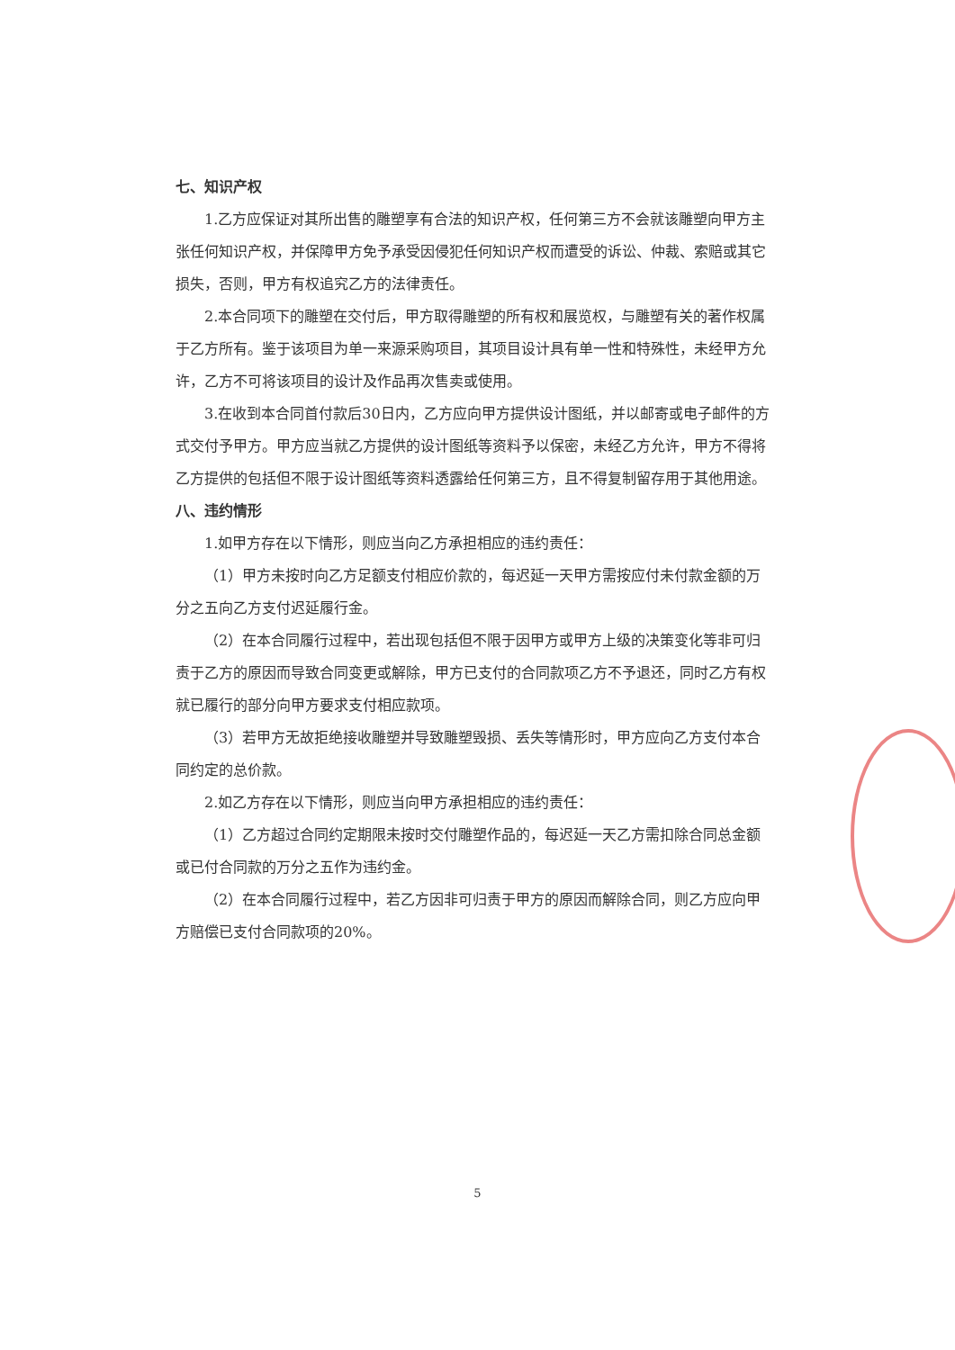七、知识产权
1.乙方应保证对其所出售的雕塑享有合法的知识产权，任何第三方不会就该雕塑向甲方主张任何知识产权，并保障甲方免予承受因侵犯任何知识产权而遭受的诉讼、仲裁、索赔或其它损失，否则，甲方有权追究乙方的法律责任。
2.本合同项下的雕塑在交付后，甲方取得雕塑的所有权和展览权，与雕塑有关的著作权属于乙方所有。鉴于该项目为单一来源采购项目，其项目设计具有单一性和特殊性，未经甲方允许，乙方不可将该项目的设计及作品再次售卖或使用。
3.在收到本合同首付款后30日内，乙方应向甲方提供设计图纸，并以邮寄或电子邮件的方式交付予甲方。甲方应当就乙方提供的设计图纸等资料予以保密，未经乙方允许，甲方不得将乙方提供的包括但不限于设计图纸等资料透露给任何第三方，且不得复制留存用于其他用途。
八、违约情形
1.如甲方存在以下情形，则应当向乙方承担相应的违约责任：
（1）甲方未按时向乙方足额支付相应价款的，每迟延一天甲方需按应付未付款金额的万分之五向乙方支付迟延履行金。
（2）在本合同履行过程中，若出现包括但不限于因甲方或甲方上级的决策变化等非可归责于乙方的原因而导致合同变更或解除，甲方已支付的合同款项乙方不予退还，同时乙方有权就已履行的部分向甲方要求支付相应款项。
（3）若甲方无故拒绝接收雕塑并导致雕塑毁损、丢失等情形时，甲方应向乙方支付本合同约定的总价款。
2.如乙方存在以下情形，则应当向甲方承担相应的违约责任：
（1）乙方超过合同约定期限未按时交付雕塑作品的，每迟延一天乙方需扣除合同总金额或已付合同款的万分之五作为违约金。
（2）在本合同履行过程中，若乙方因非可归责于甲方的原因而解除合同，则乙方应向甲方赔偿已支付合同款项的20%。
5